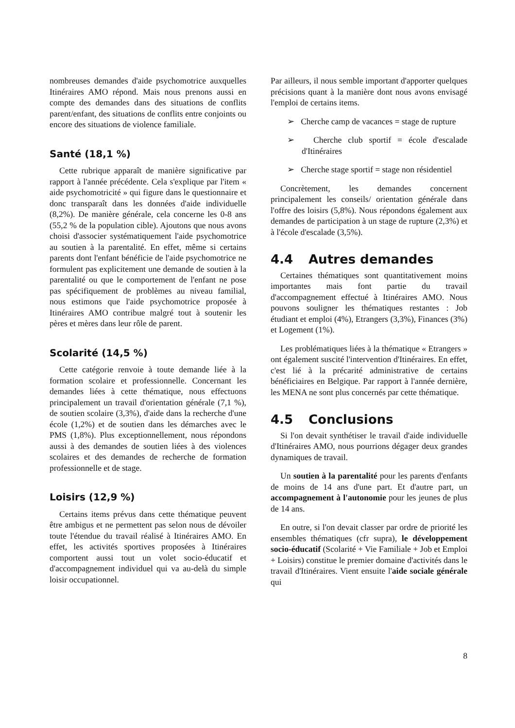nombreuses demandes d'aide psychomotrice auxquelles Itinéraires AMO répond. Mais nous prenons aussi en compte des demandes dans des situations de conflits parent/enfant, des situations de conflits entre conjoints ou encore des situations de violence familiale.
Santé (18,1 %)
Cette rubrique apparaît de manière significative par rapport à l'année précédente. Cela s'explique par l'item « aide psychomotricité » qui figure dans le questionnaire et donc transparaît dans les données d'aide individuelle (8,2%). De manière générale, cela concerne les 0-8 ans (55,2 % de la population cible). Ajoutons que nous avons choisi d'associer systématiquement l'aide psychomotrice au soutien à la parentalité. En effet, même si certains parents dont l'enfant bénéficie de l'aide psychomotrice ne formulent pas explicitement une demande de soutien à la parentalité ou que le comportement de l'enfant ne pose pas spécifiquement de problèmes au niveau familial, nous estimons que l'aide psychomotrice proposée à Itinéraires AMO contribue malgré tout à soutenir les pères et mères dans leur rôle de parent.
Scolarité (14,5 %)
Cette catégorie renvoie à toute demande liée à la formation scolaire et professionnelle. Concernant les demandes liées à cette thématique, nous effectuons principalement un travail d'orientation générale (7,1 %), de soutien scolaire (3,3%), d'aide dans la recherche d'une école (1,2%) et de soutien dans les démarches avec le PMS (1,8%). Plus exceptionnellement, nous répondons aussi à des demandes de soutien liées à des violences scolaires et des demandes de recherche de formation professionnelle et de stage.
Loisirs (12,9 %)
Certains items prévus dans cette thématique peuvent être ambigus et ne permettent pas selon nous de dévoiler toute l'étendue du travail réalisé à Itinéraires AMO. En effet, les activités sportives proposées à Itinéraires comportent aussi tout un volet socio-éducatif et d'accompagnement individuel qui va au-delà du simple loisir occupationnel.
Par ailleurs, il nous semble important d'apporter quelques précisions quant à la manière dont nous avons envisagé l'emploi de certains items.
➢ Cherche camp de vacances = stage de rupture
➢ Cherche club sportif = école d'escalade d'Itinéraires
➢ Cherche stage sportif = stage non résidentiel
Concrètement, les demandes concernent principalement les conseils/ orientation générale dans l'offre des loisirs (5,8%). Nous répondons également aux demandes de participation à un stage de rupture (2,3%) et à l'école d'escalade (3,5%).
4.4 Autres demandes
Certaines thématiques sont quantitativement moins importantes mais font partie du travail d'accompagnement effectué à Itinéraires AMO. Nous pouvons souligner les thématiques restantes : Job étudiant et emploi (4%), Etrangers (3,3%), Finances (3%) et Logement (1%).
Les problématiques liées à la thématique « Etrangers » ont également suscité l'intervention d'Itinéraires. En effet, c'est lié à la précarité administrative de certains bénéficiaires en Belgique. Par rapport à l'année dernière, les MENA ne sont plus concernés par cette thématique.
4.5 Conclusions
Si l'on devait synthétiser le travail d'aide individuelle d'Itinéraires AMO, nous pourrions dégager deux grandes dynamiques de travail.
Un soutien à la parentalité pour les parents d'enfants de moins de 14 ans d'une part. Et d'autre part, un accompagnement à l'autonomie pour les jeunes de plus de 14 ans.
En outre, si l'on devait classer par ordre de priorité les ensembles thématiques (cfr supra), le développement socio-éducatif (Scolarité + Vie Familiale + Job et Emploi + Loisirs) constitue le premier domaine d'activités dans le travail d'Itinéraires. Vient ensuite l'aide sociale générale qui
8